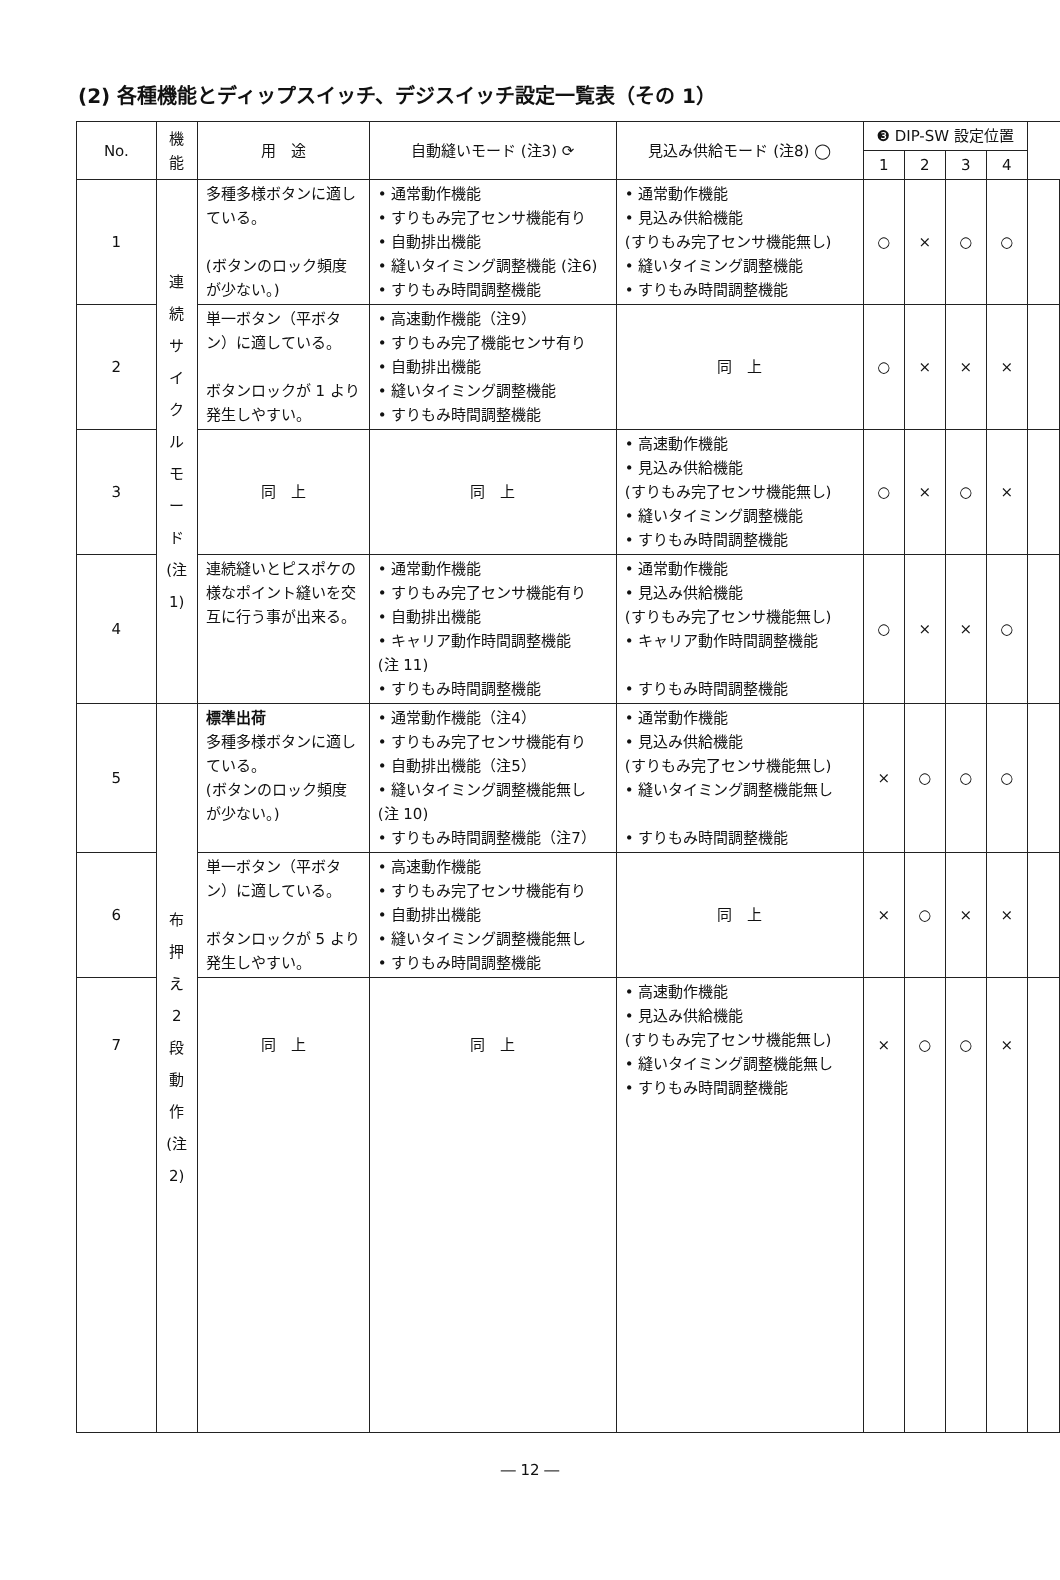(2) 各種機能とディップスイッチ、デジスイッチ設定一覧表（その 1）
| No. | 機能 | 用 途 | 自動縫いモード (注3) ⟳ | 見込み供給モード (注8) ◯ | ❸ DIP-SW 設定位置 | | | | |
| --- | --- | --- | --- | --- | --- | --- | --- | --- | --- |
| | | | | | 1 | 2 | 3 | 4 | |
| 1 | 連 続 サ イ ク ル モ ー ド (注1) | 多種多様ボタンに適している。 (ボタンのロック頻度が少ない。) | • 通常動作機能 • すりもみ完了センサ機能有り • 自動排出機能 • 縫いタイミング調整機能 (注6) • すりもみ時間調整機能 | • 通常動作機能 • 見込み供給機能 (すりもみ完了センサ機能無し) • 縫いタイミング調整機能 • すりもみ時間調整機能 | ○ | × | ○ | ○ | |
| 2 | | 単一ボタン（平ボタン）に適している。 ボタンロックが 1 より発生しやすい。 | • 高速動作機能（注9） • すりもみ完了機能センサ有り • 自動排出機能 • 縫いタイミング調整機能 • すりもみ時間調整機能 | 同 上 | ○ | × | × | × | |
| 3 | | 同 上 | 同 上 | • 高速動作機能 • 見込み供給機能 (すりもみ完了センサ機能無し) • 縫いタイミング調整機能 • すりもみ時間調整機能 | ○ | × | ○ | × | |
| 4 | | 連続縫いとピスポケの様なポイント縫いを交互に行う事が出来る。 | • 通常動作機能 • すりもみ完了センサ機能有り • 自動排出機能 • キャリア動作時間調整機能 (注 11) • すりもみ時間調整機能 | • 通常動作機能 • 見込み供給機能 (すりもみ完了センサ機能無し) • キャリア動作時間調整機能 • すりもみ時間調整機能 | ○ | × | × | ○ | |
| 5 | 布 押 え 2 段 動 作 (注2) | 標準出荷 多種多様ボタンに適している。 (ボタンのロック頻度が少ない。) | • 通常動作機能（注4） • すりもみ完了センサ機能有り • 自動排出機能（注5） • 縫いタイミング調整機能無し (注 10) • すりもみ時間調整機能（注7） | • 通常動作機能 • 見込み供給機能 (すりもみ完了センサ機能無し) • 縫いタイミング調整機能無し • すりもみ時間調整機能 | × | ○ | ○ | ○ | |
| 6 | | 単一ボタン（平ボタン）に適している。 ボタンロックが 5 より発生しやすい。 | • 高速動作機能 • すりもみ完了センサ機能有り • 自動排出機能 • 縫いタイミング調整機能無し • すりもみ時間調整機能 | 同 上 | × | ○ | × | × | |
| 7 | | 同 上 | 同 上 | • 高速動作機能 • 見込み供給機能 (すりもみ完了センサ機能無し) • 縫いタイミング調整機能無し • すりもみ時間調整機能 | × | ○ | ○ | × | |
― 12 ―